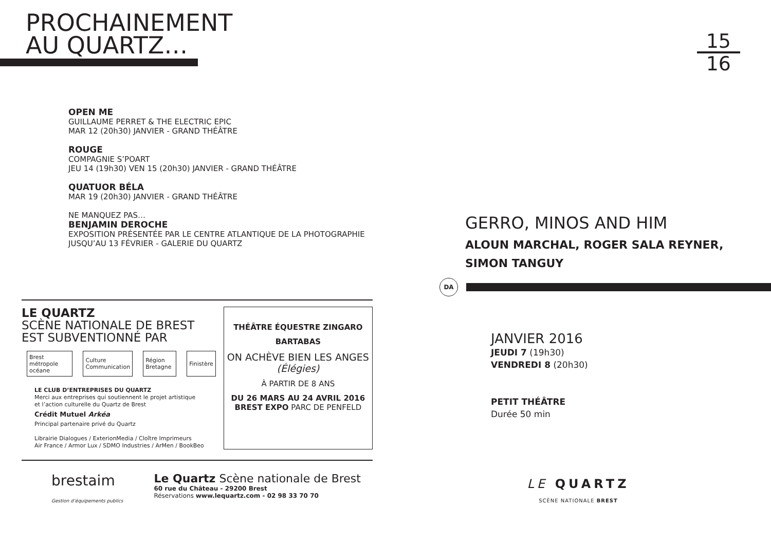PROCHAINEMENT
AU QUARTZ…
OPEN ME
GUILLAUME PERRET & THE ELECTRIC EPIC
MAR 12 (20h30) JANVIER - GRAND THÉÂTRE
ROUGE
COMPAGNIE S’POART
JEU 14 (19h30) VEN 15 (20h30) JANVIER - GRAND THÉÂTRE
QUATUOR BÉLA
MAR 19 (20h30) JANVIER - GRAND THÉÂTRE
NE MANQUEZ PAS…
BENJAMIN DEROCHE
EXPOSITION PRÉSENTÉE PAR LE CENTRE ATLANTIQUE DE LA PHOTOGRAPHIE
JUSQU’AU 13 FÉVRIER - GALERIE DU QUARTZ
LE QUARTZ
SCÈNE NATIONALE DE BREST
EST SUBVENTIONNÉ PAR
Brest métropole océane Culture Communication Région Bretagne Finistère
LE CLUB D’ENTREPRISES DU QUARTZ
Merci aux entreprises qui soutiennent le projet artistique
et l’action culturelle du Quartz de Brest
Crédit Mutuel Arkéa
Principal partenaire privé du Quartz
Librairie Dialogues / ExterionMedia / Cloître Imprimeurs
Air France / Armor Lux / SDMO Industries / ArMen / BookBeo
THÉÂTRE ÉQUESTRE ZINGARO
BARTABAS
ON ACHÈVE BIEN LES ANGES
(Élégies)
À PARTIR DE 8 ANS
DU 26 MARS AU 24 AVRIL 2016
BREST EXPO PARC DE PENFELD
brestaim
Gestion d’équipements publics
Le Quartz Scène nationale de Brest
60 rue du Château - 29200 Brest
Réservations www.lequartz.com - 02 98 33 70 70
15
16
GERRO, MINOS AND HIM
ALOUN MARCHAL, ROGER SALA REYNER,
SIMON TANGUY
DA
JANVIER 2016
JEUDI 7 (19h30)
VENDREDI 8 (20h30)
PETIT THÉÂTRE
Durée 50 min
LE QUARTZ
SCÈNE NATIONALE BREST